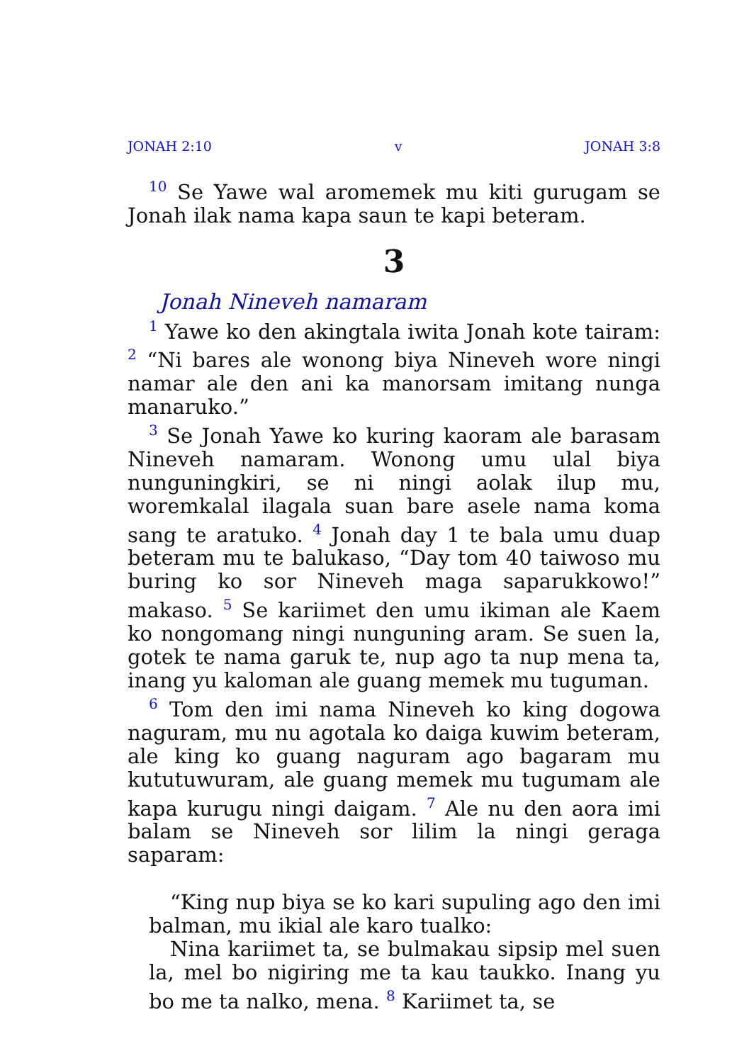JONAH 2:10 v JONAH 3:8
<sup>10</sup> Se Yawe wal aromemek mu kiti gurugam se Jonah ilak nama kapa saun te kapi beteram.
3
Jonah Nineveh namaram
<sup>1</sup> Yawe ko den akingtala iwita Jonah kote tairam: <sup>2</sup> “Ni bares ale wonong biya Nineveh wore ningi namar ale den ani ka manorsam imitang nunga manaruko.”
<sup>3</sup> Se Jonah Yawe ko kuring kaoram ale barasam Nineveh namaram. Wonong umu ulal biya nunguningkiri, se ni ningi aolak ilup mu, woremkalal ilagala suan bare asele nama koma sang te aratuko. <sup>4</sup> Jonah day 1 te bala umu duap beteram mu te balukaso, “Day tom 40 taiwoso mu buring ko sor Nineveh maga saparukkowo!” makaso. <sup>5</sup> Se kariimet den umu ikiman ale Kaem ko nongomang ningi nunguning aram. Se suen la, gotek te nama garuk te, nup ago ta nup mena ta, inang yu kaloman ale guang memek mu tuguman.
<sup>6</sup> Tom den imi nama Nineveh ko king dogowa naguram, mu nu agotala ko daiga kuwim beteram, ale king ko guang naguram ago bagaram mu kututuwuram, ale guang memek mu tugumam ale kapa kurugu ningi daigam. <sup>7</sup> Ale nu den aora imi balam se Nineveh sor lilim la ningi geraga saparam:
“King nup biya se ko kari supuling ago den imi balman, mu ikial ale karo tualko:
Nina kariimet ta, se bulmakau sipsip mel suen la, mel bo nigiring me ta kau taukko. Inang yu bo me ta nalko, mena. <sup>8</sup> Kariimet ta, se